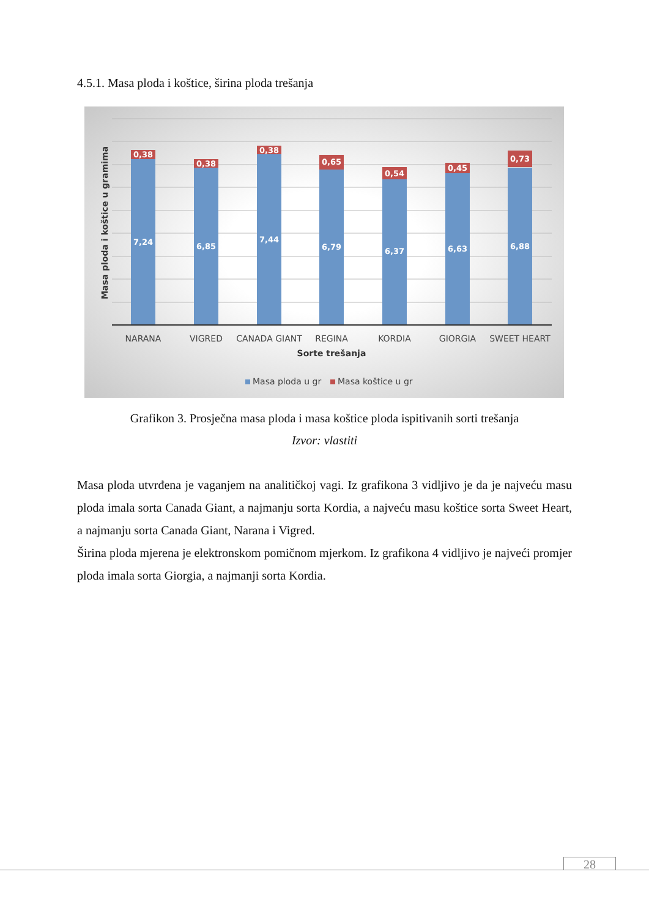4.5.1. Masa ploda i koštice, širina ploda trešanja
0,38
0,38
0,38
0,65
0,54
0,45
0,73
7,24
6,85
7,44
6,79
6,37
6,63
6,88
NARANA
VIGRED
CANADA GIANT
REGINA
KORDIA
GIORGIA
SWEET HEART
Sorte trešanja
Masa ploda i koštice u gramima
Masa ploda u gr
Masa koštice u gr
Grafikon 3. Prosječna masa ploda i masa koštice ploda ispitivanih sorti trešanja
Izvor: vlastiti
Masa ploda utvrđena je vaganjem na analitičkoj vagi. Iz grafikona 3 vidljivo je da je najveću masu ploda imala sorta Canada Giant, a najmanju sorta Kordia, a najveću masu koštice sorta Sweet Heart, a najmanju sorta Canada Giant, Narana i Vigred.
Širina ploda mjerena je elektronskom pomičnom mjerkom. Iz grafikona 4 vidljivo je najveći promjer ploda imala sorta Giorgia, a najmanji sorta Kordia.
28